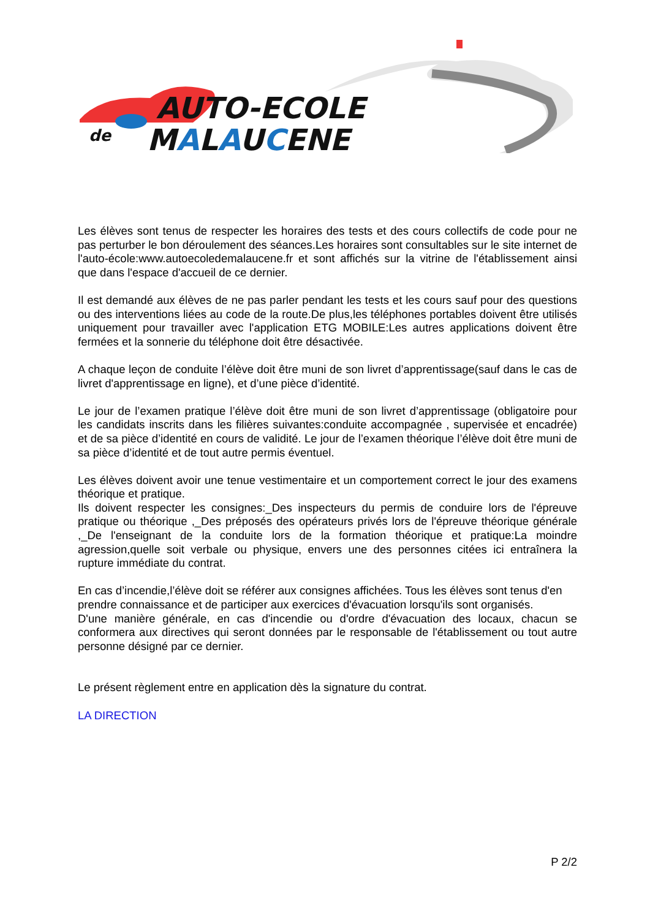AUTO-ECOLE
de
MALAUCENE
Les élèves sont tenus de respecter les horaires des tests et des cours collectifs de code pour ne pas perturber le bon déroulement des séances.Les horaires sont consultables sur le site internet de l'auto-école:www.autoecoledemalaucene.fr et sont affichés sur la vitrine de l'établissement ainsi que dans l'espace d'accueil de ce dernier.
Il est demandé aux élèves de ne pas parler pendant les tests et les cours sauf pour des questions ou des interventions liées au code de la route.De plus,les téléphones portables doivent être utilisés uniquement pour travailler avec l'application ETG MOBILE:Les autres applications doivent être fermées et la sonnerie du téléphone doit être désactivée.
A chaque leçon de conduite l’élève doit être muni de son livret d’apprentissage(sauf dans le cas de livret d'apprentissage en ligne), et d’une pièce d’identité.
Le jour de l’examen pratique l’élève doit être muni de son livret d’apprentissage (obligatoire pour les candidats inscrits dans les filières suivantes:conduite accompagnée , supervisée et encadrée) et de sa pièce d’identité en cours de validité. Le jour de l’examen théorique l’élève doit être muni de sa pièce d’identité et de tout autre permis éventuel.
Les élèves doivent avoir une tenue vestimentaire et un comportement correct le jour des examens théorique et pratique.
Ils doivent respecter les consignes:_Des inspecteurs du permis de conduire lors de l'épreuve pratique ou théorique ,_Des préposés des opérateurs privés lors de l'épreuve théorique générale ,_De l'enseignant de la conduite lors de la formation théorique et pratique:La moindre agression,quelle soit verbale ou physique, envers une des personnes citées ici entraînera la rupture immédiate du contrat.
En cas d’incendie,l’élève doit se référer aux consignes affichées. Tous les élèves sont tenus d'en prendre connaissance et de participer aux exercices d'évacuation lorsqu'ils sont organisés.
D'une manière générale, en cas d'incendie ou d'ordre d'évacuation des locaux, chacun se conformera aux directives qui seront données par le responsable de l'établissement ou tout autre personne désigné par ce dernier.
Le présent règlement entre en application dès la signature du contrat.
LA DIRECTION
P 2/2